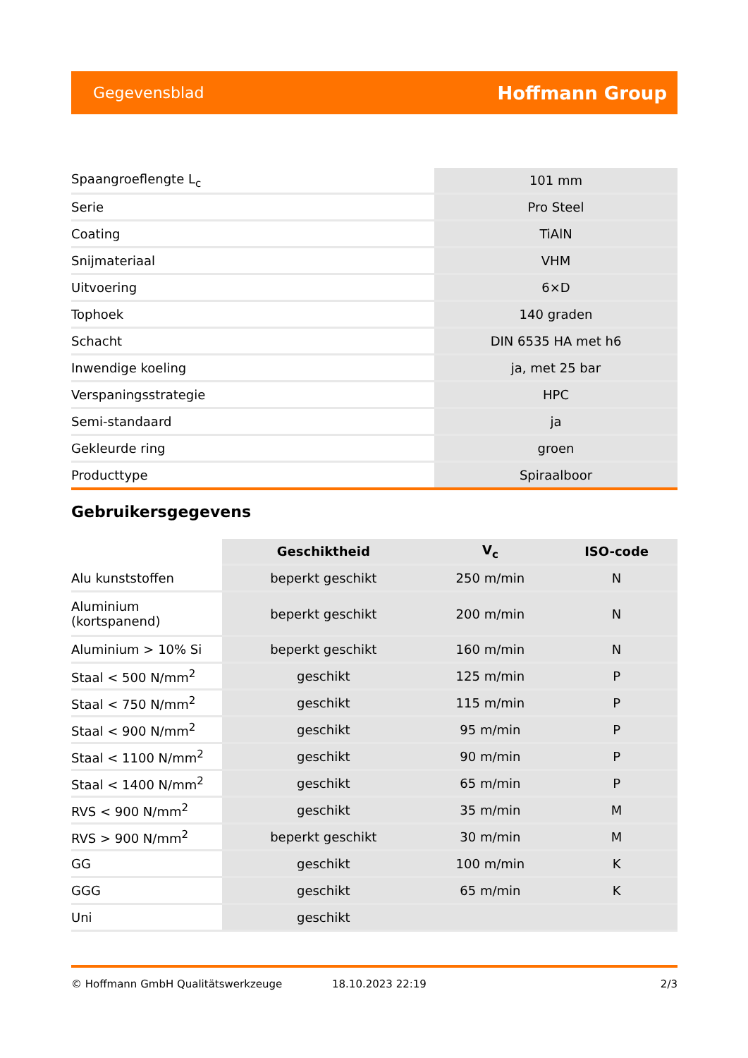Gegevensblad Hoffmann Group
| Spaangroeflengte L<sub>c</sub> | 101 mm |
| Serie | Pro Steel |
| Coating | TiAlN |
| Snijmateriaal | VHM |
| Uitvoering | 6×D |
| Tophoek | 140 graden |
| Schacht | DIN 6535 HA met h6 |
| Inwendige koeling | ja, met 25 bar |
| Verspaningsstrategie | HPC |
| Semi-standaard | ja |
| Gekleurde ring | groen |
| Producttype | Spiraalboor |
Gebruikersgegevens
| | Geschiktheid | V<sub>c</sub> | ISO-code |
| Alu kunststoffen | beperkt geschikt | 250 m/min | N |
| Aluminium (kortspanend) | beperkt geschikt | 200 m/min | N |
| Aluminium > 10% Si | beperkt geschikt | 160 m/min | N |
| Staal < 500 N/mm<sup>2</sup> | geschikt | 125 m/min | P |
| Staal < 750 N/mm<sup>2</sup> | geschikt | 115 m/min | P |
| Staal < 900 N/mm<sup>2</sup> | geschikt | 95 m/min | P |
| Staal < 1100 N/mm<sup>2</sup> | geschikt | 90 m/min | P |
| Staal < 1400 N/mm<sup>2</sup> | geschikt | 65 m/min | P |
| RVS < 900 N/mm<sup>2</sup> | geschikt | 35 m/min | M |
| RVS > 900 N/mm<sup>2</sup> | beperkt geschikt | 30 m/min | M |
| GG | geschikt | 100 m/min | K |
| GGG | geschikt | 65 m/min | K |
| Uni | geschikt | | |
© Hoffmann GmbH Qualitätswerkzeuge 18.10.2023 22:19 2/3